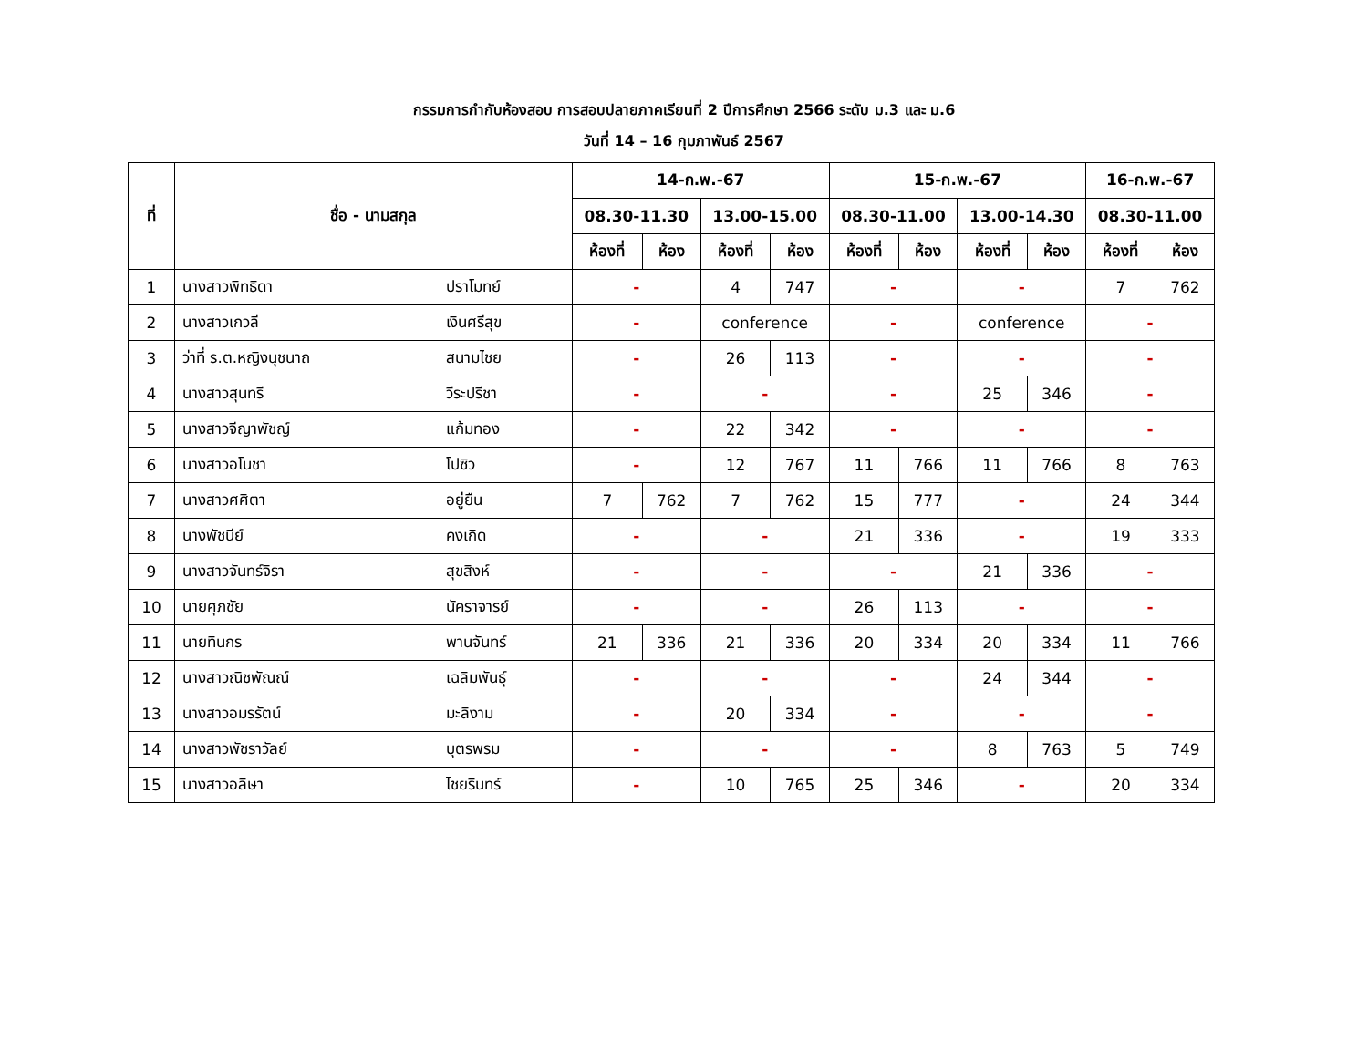กรรมการกำกับห้องสอบ การสอบปลายภาคเรียนที่ 2 ปีการศึกษา 2566 ระดับ ม.3 และ ม.6
วันที่ 14 – 16 กุมภาพันธ์ 2567
| ที่ | ชื่อ - นามสกุล | | 14-ก.พ.-67 | | | | 15-ก.พ.-67 | | | | 16-ก.พ.-67 | |
| --- | --- | --- | --- | --- | --- | --- | --- | --- | --- | --- | --- | --- |
| | | | 08.30-11.30 | | 13.00-15.00 | | 08.30-11.00 | | 13.00-14.30 | | 08.30-11.00 | |
| | | | ห้องที่ | ห้อง | ห้องที่ | ห้อง | ห้องที่ | ห้อง | ห้องที่ | ห้อง | ห้องที่ | ห้อง |
| 1 | นางสาวพิทธิดา | ปราโมทย์ | - | | 4 | 747 | - | | - | | 7 | 762 |
| 2 | นางสาวเกวลี | เงินศรีสุข | - | | conference | | - | | conference | | - | |
| 3 | ว่าที่ ร.ต.หญิงนุชนาถ | สนามไชย | - | | 26 | 113 | - | | - | | - | |
| 4 | นางสาวสุนทรี | วีระปรีชา | - | | - | | - | | 25 | 346 | - | |
| 5 | นางสาวจีญาพัชญ์ | แก้มทอง | - | | 22 | 342 | - | | - | | - | |
| 6 | นางสาวอโนชา | โปซิว | - | | 12 | 767 | 11 | 766 | 11 | 766 | 8 | 763 |
| 7 | นางสาวศศิตา | อยู่ยืน | 7 | 762 | 7 | 762 | 15 | 777 | - | | 24 | 344 |
| 8 | นางพัชนีย์ | คงเกิด | - | | - | | 21 | 336 | - | | 19 | 333 |
| 9 | นางสาวจันทร์จิรา | สุขสิงห์ | - | | - | | - | | 21 | 336 | - | |
| 10 | นายศุภชัย | นัคราจารย์ | - | | - | | 26 | 113 | - | | - | |
| 11 | นายทินกร | พานจันทร์ | 21 | 336 | 21 | 336 | 20 | 334 | 20 | 334 | 11 | 766 |
| 12 | นางสาวณิชพัณณ์ | เฉลิมพันธุ์ | - | | - | | - | | 24 | 344 | - | |
| 13 | นางสาวอมรรัตน์ | มะลิงาม | - | | 20 | 334 | - | | - | | - | |
| 14 | นางสาวพัชราวัลย์ | บุตรพรม | - | | - | | - | | 8 | 763 | 5 | 749 |
| 15 | นางสาวอลิษา | ไชยรินทร์ | - | | 10 | 765 | 25 | 346 | - | | 20 | 334 |